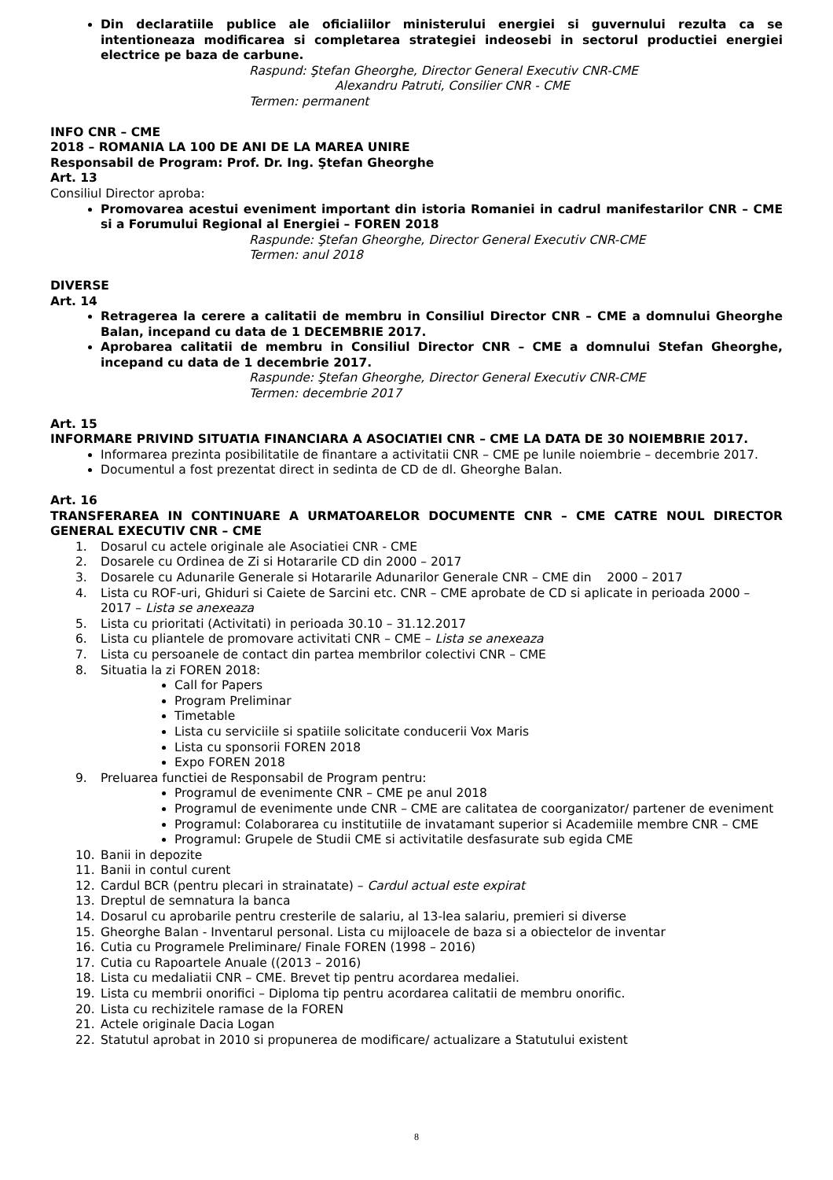Din declaratiile publice ale oficialiilor ministerului energiei si guvernului rezulta ca se intentioneaza modificarea si completarea strategiei indeosebi in sectorul productiei energiei electrice pe baza de carbune.
Raspund: Ştefan Gheorghe, Director General Executiv CNR-CME
Alexandru Patruti, Consilier CNR - CME
Termen: permanent
INFO CNR – CME
2018 – ROMANIA LA 100 DE ANI DE LA MAREA UNIRE
Responsabil de Program: Prof. Dr. Ing. Ştefan Gheorghe
Art. 13
Consiliul Director aproba:
Promovarea acestui eveniment important din istoria Romaniei in cadrul manifestarilor CNR – CME si a Forumului Regional al Energiei – FOREN 2018
Raspunde: Ştefan Gheorghe, Director General Executiv CNR-CME
Termen: anul 2018
DIVERSE
Art. 14
Retragerea la cerere a calitatii de membru in Consiliul Director CNR – CME a domnului Gheorghe Balan, incepand cu data de 1 DECEMBRIE 2017.
Aprobarea calitatii de membru in Consiliul Director CNR – CME a domnului Stefan Gheorghe, incepand cu data de 1 decembrie 2017.
Raspunde: Ştefan Gheorghe, Director General Executiv CNR-CME
Termen: decembrie 2017
Art. 15
INFORMARE PRIVIND SITUATIA FINANCIARA A ASOCIATIEI CNR – CME LA DATA DE 30 NOIEMBRIE 2017.
Informarea prezinta posibilitatile de finantare a activitatii CNR – CME pe lunile noiembrie – decembrie 2017.
Documentul a fost prezentat direct in sedinta de CD de dl. Gheorghe Balan.
Art. 16
TRANSFERAREA IN CONTINUARE A URMATOARELOR DOCUMENTE CNR – CME CATRE NOUL DIRECTOR GENERAL EXECUTIV CNR – CME
1. Dosarul cu actele originale ale Asociatiei CNR - CME
2. Dosarele cu Ordinea de Zi si Hotararile CD din 2000 – 2017
3. Dosarele cu Adunarile Generale si Hotararile Adunarilor Generale CNR – CME din 2000 – 2017
4. Lista cu ROF-uri, Ghiduri si Caiete de Sarcini etc. CNR – CME aprobate de CD si aplicate in perioada 2000 – 2017 – Lista se anexeaza
5. Lista cu prioritati (Activitati) in perioada 30.10 – 31.12.2017
6. Lista cu pliantele de promovare activitati CNR – CME – Lista se anexeaza
7. Lista cu persoanele de contact din partea membrilor colectivi CNR – CME
8. Situatia la zi FOREN 2018:
Call for Papers
Program Preliminar
Timetable
Lista cu serviciile si spatiile solicitate conducerii Vox Maris
Lista cu sponsorii FOREN 2018
Expo FOREN 2018
9. Preluarea functiei de Responsabil de Program pentru:
Programul de evenimente CNR – CME pe anul 2018
Programul de evenimente unde CNR – CME are calitatea de coorganizator/ partener de eveniment
Programul: Colaborarea cu institutiile de invatamant superior si Academiile membre CNR – CME
Programul: Grupele de Studii CME si activitatile desfasurate sub egida CME
10. Banii in depozite
11. Banii in contul curent
12. Cardul BCR (pentru plecari in strainatate) – Cardul actual este expirat
13. Dreptul de semnatura la banca
14. Dosarul cu aprobarile pentru cresterile de salariu, al 13-lea salariu, premieri si diverse
15. Gheorghe Balan - Inventarul personal. Lista cu mijloacele de baza si a obiectelor de inventar
16. Cutia cu Programele Preliminare/ Finale FOREN (1998 – 2016)
17. Cutia cu Rapoartele Anuale ((2013 – 2016)
18. Lista cu medaliatii CNR – CME. Brevet tip pentru acordarea medaliei.
19. Lista cu membrii onorifici – Diploma tip pentru acordarea calitatii de membru onorific.
20. Lista cu rechizitele ramase de la FOREN
21. Actele originale Dacia Logan
22. Statutul aprobat in 2010 si propunerea de modificare/ actualizare a Statutului existent
8